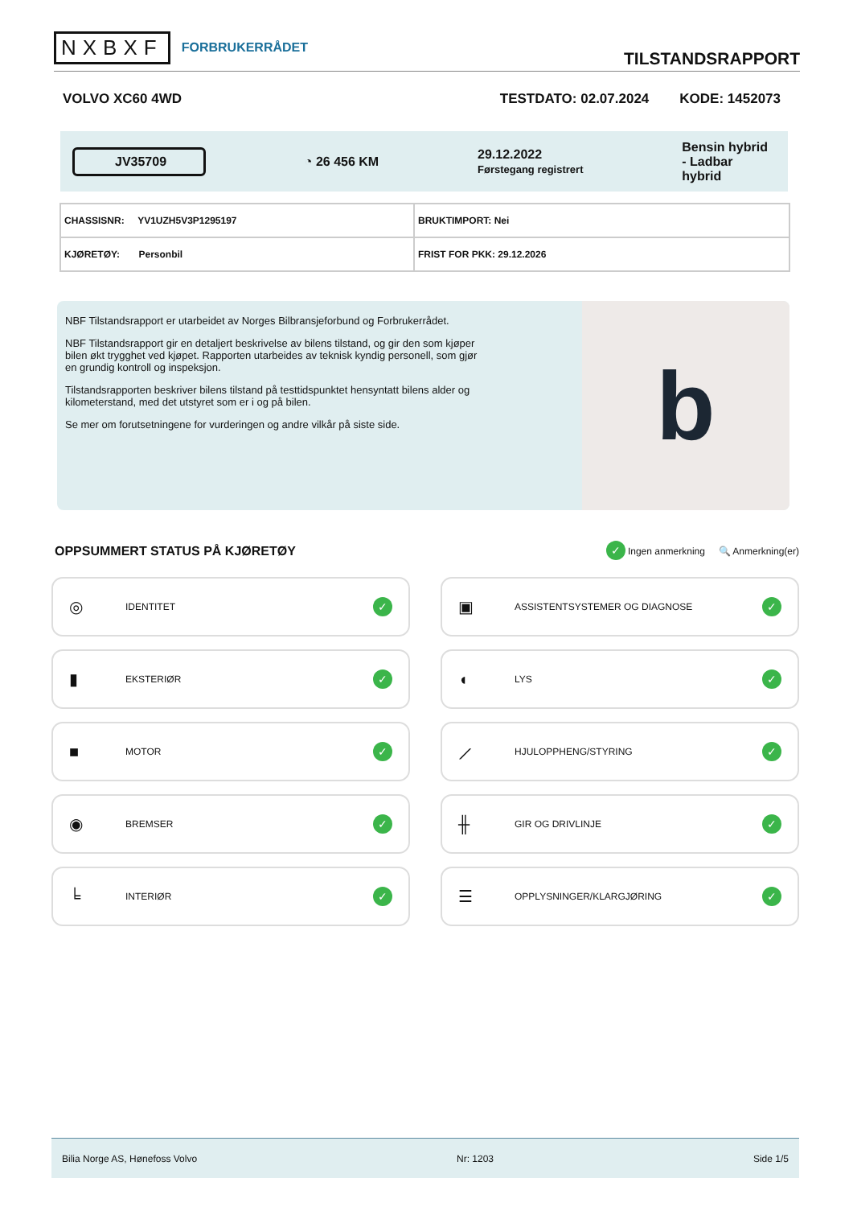NXBXF FORBRUKERRÅDET
TILSTANDSRAPPORT
VOLVO XC60 4WD TESTDATO: 02.07.2024 KODE: 1452073
JV35709
◔ 26 456 KM
29.12.2022
Førstegang registrert
Bensin hybrid
- Ladbar
hybrid
| CHASSISNR: YV1UZH5V3P1295197 | BRUKTIMPORT: Nei |
| KJØRETØY: Personbil | FRIST FOR PKK: 29.12.2026 |
NBF Tilstandsrapport er utarbeidet av Norges Bilbransjeforbund og Forbrukerrådet.
NBF Tilstandsrapport gir en detaljert beskrivelse av bilens tilstand, og gir den som kjøper bilen økt trygghet ved kjøpet. Rapporten utarbeides av teknisk kyndig personell, som gjør en grundig kontroll og inspeksjon.
Tilstandsrapporten beskriver bilens tilstand på testtidspunktet hensyntatt bilens alder og kilometerstand, med det utstyret som er i og på bilen.
Se mer om forutsetningene for vurderingen og andre vilkår på siste side.
b
OPPSUMMERT STATUS PÅ KJØRETØY
✓ Ingen anmerkning 🔍 Anmerkning(er)
◎ IDENTITET ✓
▣ ASSISTENTSYSTEMER OG DIAGNOSE ✓
▮ EKSTERIØR ✓
◖ LYS ✓
■ MOTOR ✓
⟋ HJULOPPHENG/STYRING ✓
◉ BREMSER ✓
╫ GIR OG DRIVLINJE ✓
╘ INTERIØR ✓
☰ OPPLYSNINGER/KLARGJØRING ✓
Bilia Norge AS, Hønefoss Volvo Nr: 1203 Side 1/5